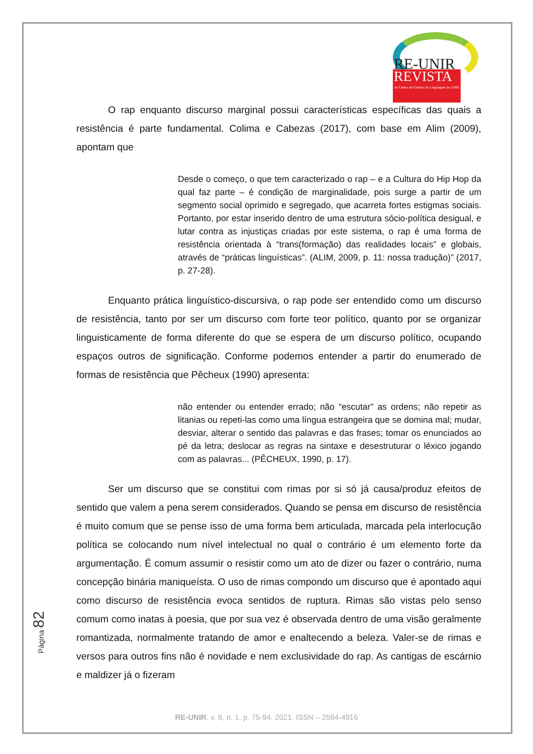RE-UNIR
REVISTA
do Centro de Estudos da Linguagem da UNIR
O rap enquanto discurso marginal possui características específicas das quais a resistência é parte fundamental. Colima e Cabezas (2017), com base em Alim (2009), apontam que
Desde o começo, o que tem caracterizado o rap – e a Cultura do Hip Hop da qual faz parte – é condição de marginalidade, pois surge a partir de um segmento social oprimido e segregado, que acarreta fortes estigmas sociais. Portanto, por estar inserido dentro de uma estrutura sócio-política desigual, e lutar contra as injustiças criadas por este sistema, o rap é uma forma de resistência orientada à “trans(formação) das realidades locais” e globais, através de “práticas linguísticas”. (ALIM, 2009, p. 11: nossa tradução)” (2017, p. 27-28).
Enquanto prática linguístico-discursiva, o rap pode ser entendido como um discurso de resistência, tanto por ser um discurso com forte teor político, quanto por se organizar linguisticamente de forma diferente do que se espera de um discurso político, ocupando espaços outros de significação. Conforme podemos entender a partir do enumerado de formas de resistência que Pêcheux (1990) apresenta:
não entender ou entender errado; não “escutar” as ordens; não repetir as litanias ou repeti-las como uma língua estrangeira que se domina mal; mudar, desviar, alterar o sentido das palavras e das frases; tomar os enunciados ao pé da letra; deslocar as regras na sintaxe e desestruturar o léxico jogando com as palavras... (PÊCHEUX, 1990, p. 17).
Ser um discurso que se constitui com rimas por si só já causa/produz efeitos de sentido que valem a pena serem considerados. Quando se pensa em discurso de resistência é muito comum que se pense isso de uma forma bem articulada, marcada pela interlocução política se colocando num nível intelectual no qual o contrário é um elemento forte da argumentação. É comum assumir o resistir como um ato de dizer ou fazer o contrário, numa concepção binária maniqueísta. O uso de rimas compondo um discurso que é apontado aqui como discurso de resistência evoca sentidos de ruptura. Rimas são vistas pelo senso comum como inatas à poesia, que por sua vez é observada dentro de uma visão geralmente romantizada, normalmente tratando de amor e enaltecendo a beleza. Valer-se de rimas e versos para outros fins não é novidade e nem exclusividade do rap. As cantigas de escárnio e maldizer já o fizeram
Página 82
RE-UNIR, v. 8, n. 1, p. 75-94. 2021. ISSN – 2594-4916